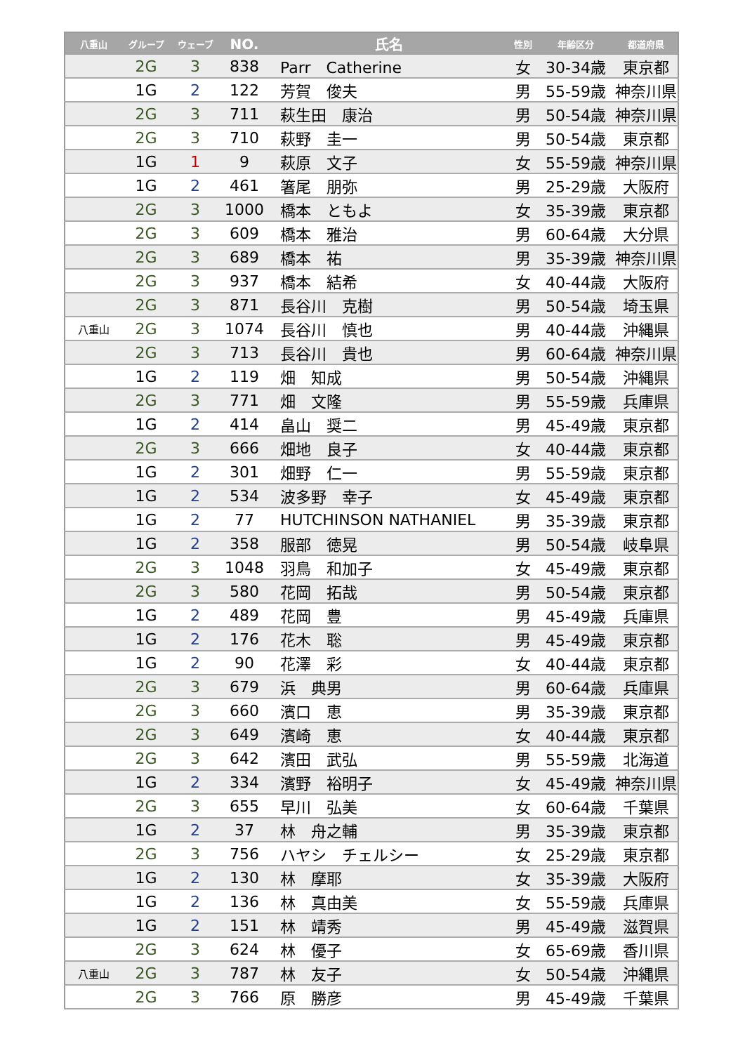| 八重山 | グループ | ウェーブ | NO. | 氏名 | 性別 | 年齢区分 | 都道府県 |
| --- | --- | --- | --- | --- | --- | --- | --- |
| | 2G | 3 | 838 | Parr Catherine | 女 | 30-34歳 | 東京都 |
| | 1G | 2 | 122 | 芳賀 俊夫 | 男 | 55-59歳 | 神奈川県 |
| | 2G | 3 | 711 | 萩生田 康治 | 男 | 50-54歳 | 神奈川県 |
| | 2G | 3 | 710 | 萩野 圭一 | 男 | 50-54歳 | 東京都 |
| | 1G | 1 | 9 | 萩原 文子 | 女 | 55-59歳 | 神奈川県 |
| | 1G | 2 | 461 | 箸尾 朋弥 | 男 | 25-29歳 | 大阪府 |
| | 2G | 3 | 1000 | 橋本 ともよ | 女 | 35-39歳 | 東京都 |
| | 2G | 3 | 609 | 橋本 雅治 | 男 | 60-64歳 | 大分県 |
| | 2G | 3 | 689 | 橋本 祐 | 男 | 35-39歳 | 神奈川県 |
| | 2G | 3 | 937 | 橋本 結希 | 女 | 40-44歳 | 大阪府 |
| | 2G | 3 | 871 | 長谷川 克樹 | 男 | 50-54歳 | 埼玉県 |
| 八重山 | 2G | 3 | 1074 | 長谷川 慎也 | 男 | 40-44歳 | 沖縄県 |
| | 2G | 3 | 713 | 長谷川 貴也 | 男 | 60-64歳 | 神奈川県 |
| | 1G | 2 | 119 | 畑 知成 | 男 | 50-54歳 | 沖縄県 |
| | 2G | 3 | 771 | 畑 文隆 | 男 | 55-59歳 | 兵庫県 |
| | 1G | 2 | 414 | 畠山 奨二 | 男 | 45-49歳 | 東京都 |
| | 2G | 3 | 666 | 畑地 良子 | 女 | 40-44歳 | 東京都 |
| | 1G | 2 | 301 | 畑野 仁一 | 男 | 55-59歳 | 東京都 |
| | 1G | 2 | 534 | 波多野 幸子 | 女 | 45-49歳 | 東京都 |
| | 1G | 2 | 77 | HUTCHINSON NATHANIEL | 男 | 35-39歳 | 東京都 |
| | 1G | 2 | 358 | 服部 徳晃 | 男 | 50-54歳 | 岐阜県 |
| | 2G | 3 | 1048 | 羽鳥 和加子 | 女 | 45-49歳 | 東京都 |
| | 2G | 3 | 580 | 花岡 拓哉 | 男 | 50-54歳 | 東京都 |
| | 1G | 2 | 489 | 花岡 豊 | 男 | 45-49歳 | 兵庫県 |
| | 1G | 2 | 176 | 花木 聡 | 男 | 45-49歳 | 東京都 |
| | 1G | 2 | 90 | 花澤 彩 | 女 | 40-44歳 | 東京都 |
| | 2G | 3 | 679 | 浜 典男 | 男 | 60-64歳 | 兵庫県 |
| | 2G | 3 | 660 | 濱口 恵 | 男 | 35-39歳 | 東京都 |
| | 2G | 3 | 649 | 濱崎 恵 | 女 | 40-44歳 | 東京都 |
| | 2G | 3 | 642 | 濱田 武弘 | 男 | 55-59歳 | 北海道 |
| | 1G | 2 | 334 | 濱野 裕明子 | 女 | 45-49歳 | 神奈川県 |
| | 2G | 3 | 655 | 早川 弘美 | 女 | 60-64歳 | 千葉県 |
| | 1G | 2 | 37 | 林 舟之輔 | 男 | 35-39歳 | 東京都 |
| | 2G | 3 | 756 | ハヤシ チェルシー | 女 | 25-29歳 | 東京都 |
| | 1G | 2 | 130 | 林 摩耶 | 女 | 35-39歳 | 大阪府 |
| | 1G | 2 | 136 | 林 真由美 | 女 | 55-59歳 | 兵庫県 |
| | 1G | 2 | 151 | 林 靖秀 | 男 | 45-49歳 | 滋賀県 |
| | 2G | 3 | 624 | 林 優子 | 女 | 65-69歳 | 香川県 |
| 八重山 | 2G | 3 | 787 | 林 友子 | 女 | 50-54歳 | 沖縄県 |
| | 2G | 3 | 766 | 原 勝彦 | 男 | 45-49歳 | 千葉県 |